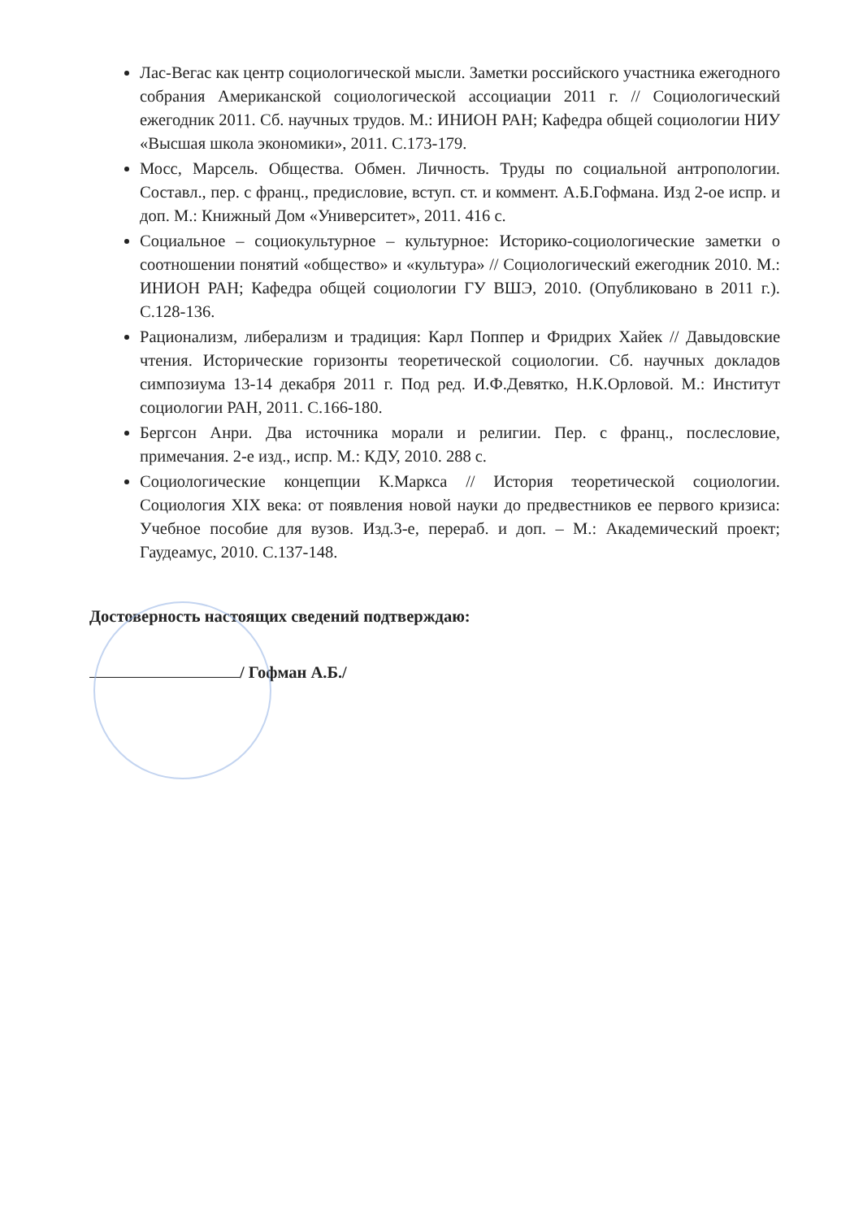Лас-Вегас как центр социологической мысли. Заметки российского участника ежегодного собрания Американской социологической ассоциации 2011 г. // Социологический ежегодник 2011. Сб. научных трудов. М.: ИНИОН РАН; Кафедра общей социологии НИУ «Высшая школа экономики», 2011. С.173-179.
Мосс, Марсель. Общества. Обмен. Личность. Труды по социальной антропологии. Составл., пер. с франц., предисловие, вступ. ст. и коммент. А.Б.Гофмана. Изд 2-ое испр. и доп. М.: Книжный Дом «Университет», 2011. 416 с.
Социальное – социокультурное – культурное: Историко-социологические заметки о соотношении понятий «общество» и «культура» // Социологический ежегодник 2010. М.: ИНИОН РАН; Кафедра общей социологии ГУ ВШЭ, 2010. (Опубликовано в 2011 г.). С.128-136.
Рационализм, либерализм и традиция: Карл Поппер и Фридрих Хайек // Давыдовские чтения. Исторические горизонты теоретической социологии. Сб. научных докладов симпозиума 13-14 декабря 2011 г. Под ред. И.Ф.Девятко, Н.К.Орловой. М.: Институт социологии РАН, 2011. С.166-180.
Бергсон Анри. Два источника морали и религии. Пер. с франц., послесловие, примечания. 2-е изд., испр. М.: КДУ, 2010. 288 с.
Социологические концепции К.Маркса // История теоретической социологии. Социология XIX века: от появления новой науки до предвестников ее первого кризиса: Учебное пособие для вузов. Изд.3-е, перераб. и доп. – М.: Академический проект; Гаудеамус, 2010. С.137-148.
Достоверность настоящих сведений подтверждаю:
/ Гофман А.Б./